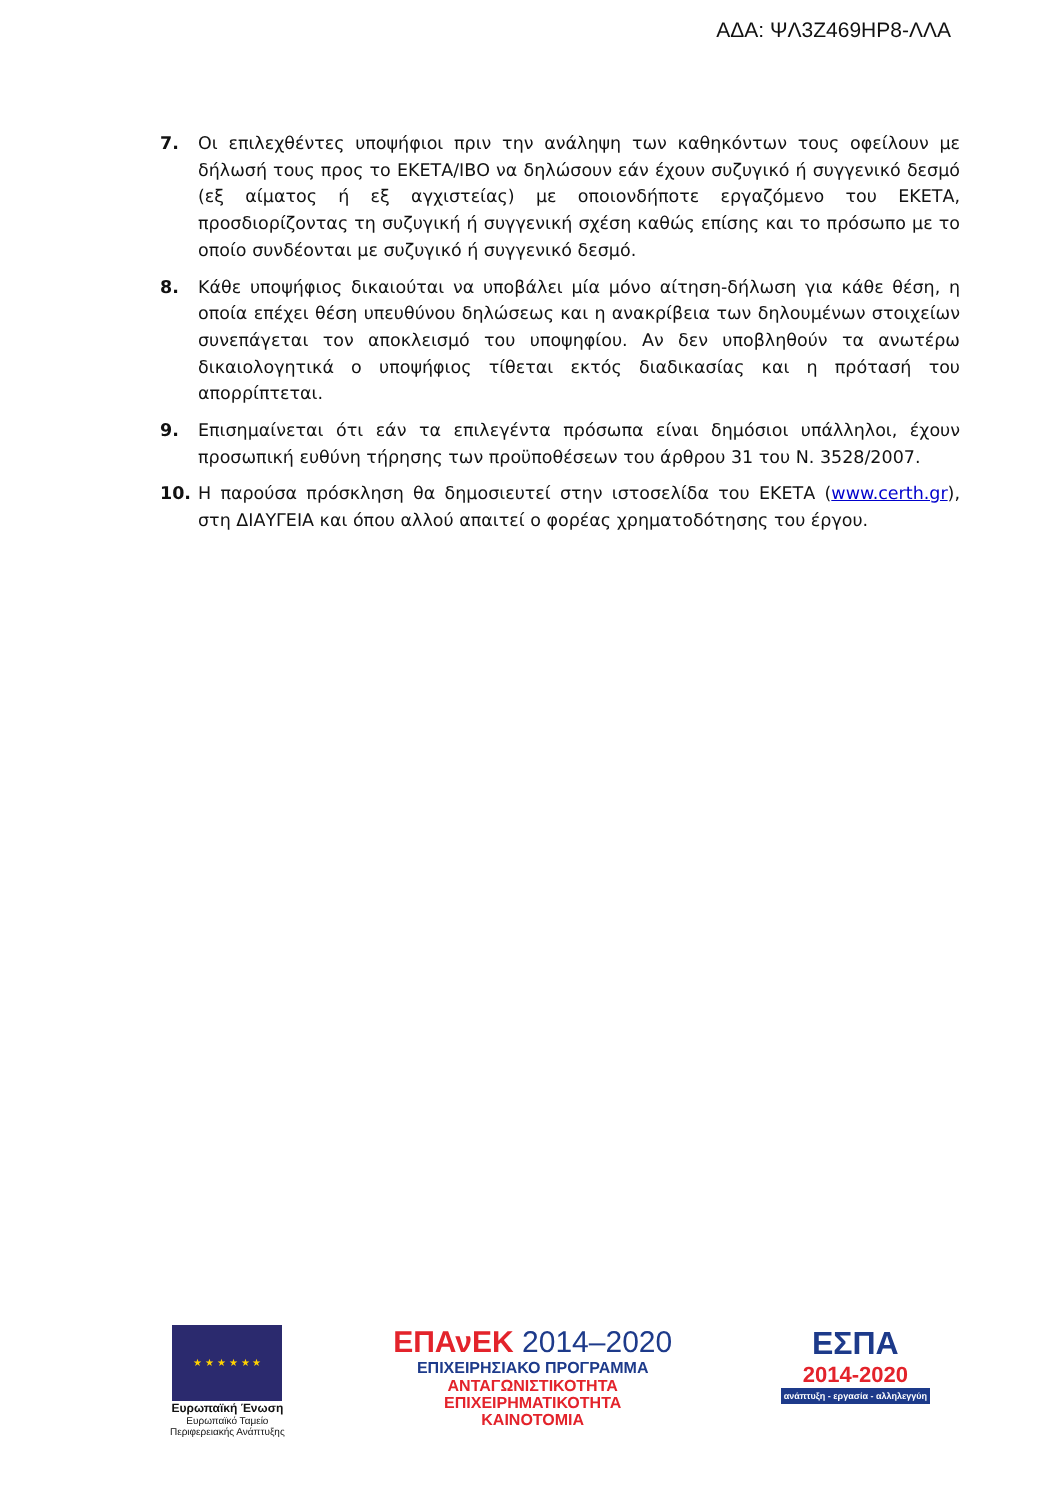ΑΔΑ: ΨΛ3Ζ469ΗΡ8-ΛΛΑ
7. Οι επιλεχθέντες υποψήφιοι πριν την ανάληψη των καθηκόντων τους οφείλουν με δήλωσή τους προς το ΕΚΕΤΑ/ΙΒΟ να δηλώσουν εάν έχουν συζυγικό ή συγγενικό δεσμό (εξ αίματος ή εξ αγχιστείας) με οποιονδήποτε εργαζόμενο του ΕΚΕΤΑ, προσδιορίζοντας τη συζυγική ή συγγενική σχέση καθώς επίσης και το πρόσωπο με το οποίο συνδέονται με συζυγικό ή συγγενικό δεσμό.
8. Κάθε υποψήφιος δικαιούται να υποβάλει μία μόνο αίτηση-δήλωση για κάθε θέση, η οποία επέχει θέση υπευθύνου δηλώσεως και η ανακρίβεια των δηλουμένων στοιχείων συνεπάγεται τον αποκλεισμό του υποψηφίου. Αν δεν υποβληθούν τα ανωτέρω δικαιολογητικά ο υποψήφιος τίθεται εκτός διαδικασίας και η πρότασή του απορρίπτεται.
9. Επισημαίνεται ότι εάν τα επιλεγέντα πρόσωπα είναι δημόσιοι υπάλληλοι, έχουν προσωπική ευθύνη τήρησης των προϋποθέσεων του άρθρου 31 του Ν. 3528/2007.
10. Η παρούσα πρόσκληση θα δημοσιευτεί στην ιστοσελίδα του ΕΚΕΤΑ (www.certh.gr), στη ΔΙΑΥΓΕΙΑ και όπου αλλού απαιτεί ο φορέας χρηματοδότησης του έργου.
★ ★ ★ ★ ★ ★
Ευρωπαϊκή Ένωση
Ευρωπαϊκό Ταμείο
Περιφερειακής Ανάπτυξης
ΕΠΑνΕΚ 2014–2020
ΕΠΙΧΕΙΡΗΣΙΑΚΟ ΠΡΟΓΡΑΜΜΑ
ΑΝΤΑΓΩΝΙΣΤΙΚΟΤΗΤΑ
ΕΠΙΧΕΙΡΗΜΑΤΙΚΟΤΗΤΑ
ΚΑΙΝΟΤΟΜΙΑ
ΕΣΠΑ
2014-2020
ανάπτυξη - εργασία - αλληλεγγύη